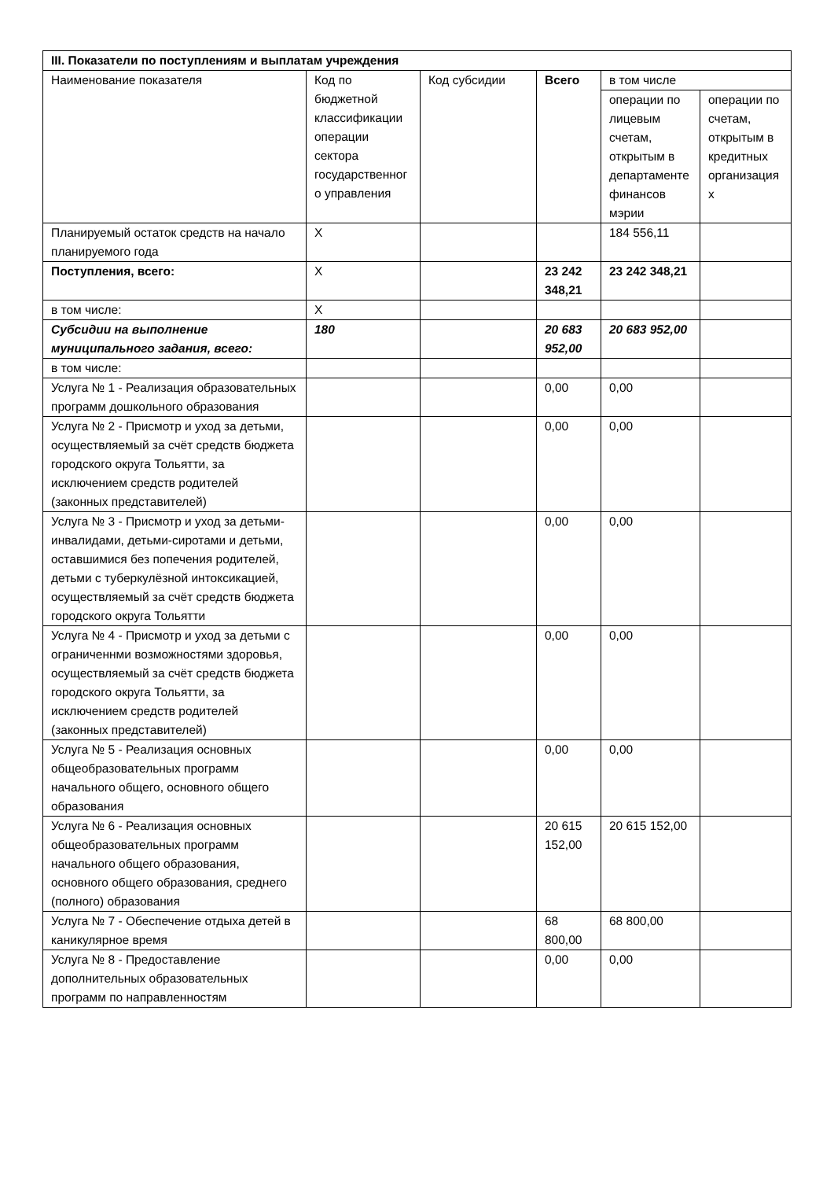| III. Показатели по поступлениям и выплатам учреждения | | | | | |
| --- | --- | --- | --- | --- | --- |
| Наименование показателя | Код по бюджетной классификации операции сектора государственного управления | Код субсидии | Всего | в том числе | |
| | | | | операции по лицевым счетам, открытым в департаменте финансов мэрии | операции по счетам, открытым в кредитных организациях |
| Планируемый остаток средств на начало планируемого года | Х | | | 184 556,11 | |
| Поступления, всего: | Х | | 23 242 348,21 | 23 242 348,21 | |
| в том числе: | Х | | | | |
| Субсидии на выполнение муниципального задания, всего: | 180 | | 20 683 952,00 | 20 683 952,00 | |
| в том числе: | | | | | |
| Услуга № 1 - Реализация образовательных программ дошкольного образования | | | 0,00 | 0,00 | |
| Услуга № 2 - Присмотр и уход за детьми, осуществляемый за счёт средств бюджета городского округа Тольятти, за исключением средств родителей (законных представителей) | | | 0,00 | 0,00 | |
| Услуга № 3 - Присмотр и уход за детьми-инвалидами, детьми-сиротами и детьми, оставшимися без попечения родителей, детьми с туберкулёзной интоксикацией, осуществляемый за счёт средств бюджета городского округа Тольятти | | | 0,00 | 0,00 | |
| Услуга № 4 - Присмотр и уход за детьми с ограниченнми возможностями здоровья, осуществляемый за счёт средств бюджета городского округа Тольятти, за исключением средств родителей (законных представителей) | | | 0,00 | 0,00 | |
| Услуга № 5 - Реализация основных общеобразовательных программ начального общего, основного общего образования | | | 0,00 | 0,00 | |
| Услуга № 6 - Реализация основных общеобразовательных программ начального общего образования, основного общего образования, среднего (полного) образования | | | 20 615 152,00 | 20 615 152,00 | |
| Услуга № 7 - Обеспечение отдыха детей в каникулярное время | | | 68 800,00 | 68 800,00 | |
| Услуга № 8 - Предоставление дополнительных образовательных программ по направленностям | | | 0,00 | 0,00 | |